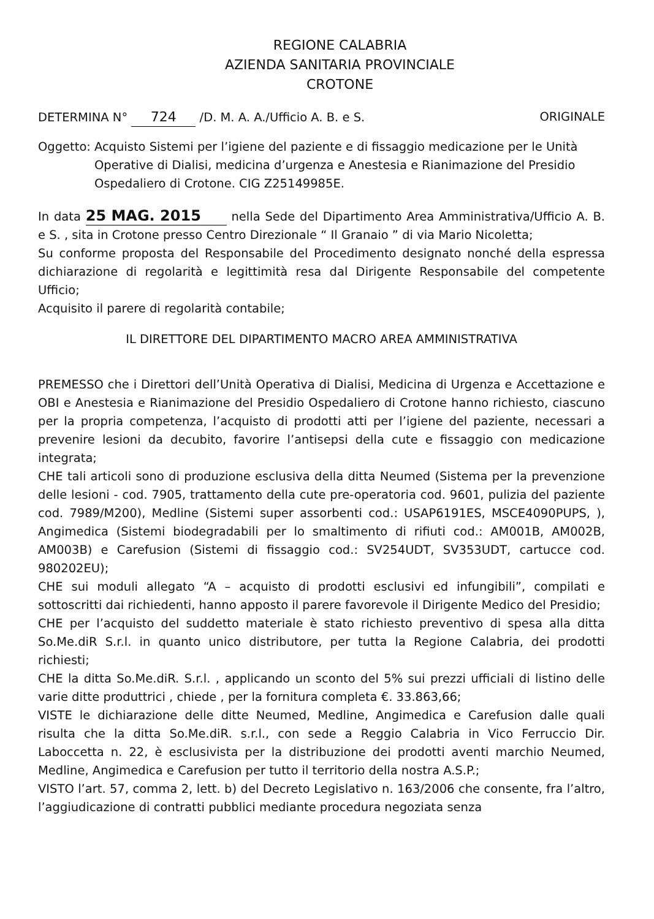REGIONE CALABRIA
AZIENDA SANITARIA PROVINCIALE
CROTONE
DETERMINA N° 724 /D. M. A. A./Ufficio A. B. e S.
ORIGINALE
Oggetto: Acquisto Sistemi per l’igiene del paziente e di fissaggio medicazione per le Unità Operative di Dialisi, medicina d’urgenza e Anestesia e Rianimazione del Presidio Ospedaliero di Crotone. CIG Z25149985E.
In data 25 MAG. 2015 nella Sede del Dipartimento Area Amministrativa/Ufficio A. B. e S. , sita in Crotone presso Centro Direzionale “ Il Granaio ” di via Mario Nicoletta;
Su conforme proposta del Responsabile del Procedimento designato nonché della espressa dichiarazione di regolarità e legittimità resa dal Dirigente Responsabile del competente Ufficio;
Acquisito il parere di regolarità contabile;
IL DIRETTORE DEL DIPARTIMENTO MACRO AREA AMMINISTRATIVA
PREMESSO che i Direttori dell’Unità Operativa di Dialisi, Medicina di Urgenza e Accettazione e OBI e Anestesia e Rianimazione del Presidio Ospedaliero di Crotone hanno richiesto, ciascuno per la propria competenza, l’acquisto di prodotti atti per l’igiene del paziente, necessari a prevenire lesioni da decubito, favorire l’antisepsi della cute e fissaggio con medicazione integrata;
CHE tali articoli sono di produzione esclusiva della ditta Neumed (Sistema per la prevenzione delle lesioni - cod. 7905, trattamento della cute pre-operatoria cod. 9601, pulizia del paziente cod. 7989/M200), Medline (Sistemi super assorbenti cod.: USAP6191ES, MSCE4090PUPS, ), Angimedica (Sistemi biodegradabili per lo smaltimento di rifiuti cod.: AM001B, AM002B, AM003B) e Carefusion (Sistemi di fissaggio cod.: SV254UDT, SV353UDT, cartucce cod. 980202EU);
CHE sui moduli allegato “A – acquisto di prodotti esclusivi ed infungibili”, compilati e sottoscritti dai richiedenti, hanno apposto il parere favorevole il Dirigente Medico del Presidio;
CHE per l’acquisto del suddetto materiale è stato richiesto preventivo di spesa alla ditta So.Me.diR S.r.l. in quanto unico distributore, per tutta la Regione Calabria, dei prodotti richiesti;
CHE la ditta So.Me.diR. S.r.l. , applicando un sconto del 5% sui prezzi ufficiali di listino delle varie ditte produttrici , chiede , per la fornitura completa €. 33.863,66;
VISTE le dichiarazione delle ditte Neumed, Medline, Angimedica e Carefusion dalle quali risulta che la ditta So.Me.diR. s.r.l., con sede a Reggio Calabria in Vico Ferruccio Dir. Laboccetta n. 22, è esclusivista per la distribuzione dei prodotti aventi marchio Neumed, Medline, Angimedica e Carefusion per tutto il territorio della nostra A.S.P.;
VISTO l’art. 57, comma 2, lett. b) del Decreto Legislativo n. 163/2006 che consente, fra l’altro, l’aggiudicazione di contratti pubblici mediante procedura negoziata senza